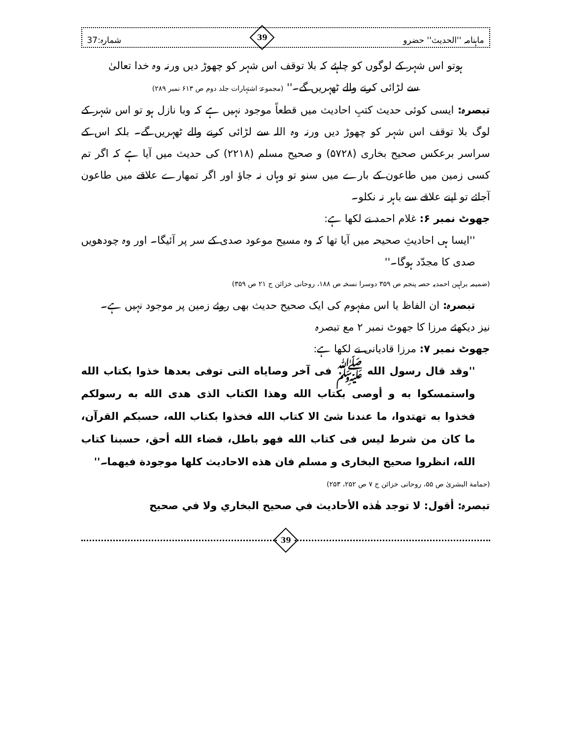ماہنامہ ''الحدیث'' حضرو
39
شمارہ:37
ہوتو اس شہر کے لوگوں کو چاہئے کہ بلا توقف اس شہر کو چھوڑ دیں ورنہ وہ خدا تعالیٰ
سے لڑائی کرنے والے ٹھہریں گے۔'' (مجموعۂ اشتہارات جلد دوم ص ۶۱۳ نمبر ۲۸۹)
تبصرہ: ایسی کوئی حدیث کتبِ احادیث میں قطعاً موجود نہیں ہے کہ وبا نازل ہو تو اس شہر کے لوگ بلا توقف اس شہر کو چھوڑ دیں ورنہ وہ اللہ سے لڑائی کرنے والے ٹھہریں گے۔ بلکہ اس کے سراسر برعکس صحیح بخاری (۵۷۲۸) و صحیح مسلم (۲۲۱۸) کی حدیث میں آیا ہے کہ اگر تم کسی زمین میں طاعون کے بارے میں سنو تو وہاں نہ جاؤ اور اگر تمھارے علاقے میں طاعون آجائے تو اپنے علاقے سے باہر نہ نکلو۔
جھوٹ نمبر ۶: غلام احمد نے لکھا ہے:
''ایسا ہی احادیثِ صحیحہ میں آیا تھا کہ وہ مسیح موعود صدی کے سر پر آئیگا۔ اور وہ چودھویں صدی کا مجدّد ہوگا۔''
(ضمیمہ براہین احمدیہ حصہ پنجم ص ۳۵۹ دوسرا نسخہ ص ۱۸۸، روحانی خزائن ج ۲۱ ص ۳۵۹)
تبصرہ: ان الفاظ یا اس مفہوم کی ایک صحیح حدیث بھی روئے زمین پر موجود نہیں ہے۔
نیز دیکھئے مرزا کا جھوٹ نمبر ۲ مع تبصرہ
جھوٹ نمبر ۷: مرزا قادیانی نے لکھا ہے:
''وقد قال رسول الله ﷺ فی آخر وصایاه التی توفی بعدها خذوا بکتاب الله واستمسکوا به و أوصی بکتاب الله وهذا الکتاب الذی هدی الله به رسولکم فخذوا به تهتدوا، ما عندنا شئ الا کتاب الله فخذوا بکتاب الله، حسبکم القرآن، ما کان من شرط لیس فی کتاب الله فهو باطل، قضاء الله أحق، حسبنا کتاب الله، انظروا صحیح البخاری و مسلم فان هذه الاحادیث کلها موجودة فیهما۔''
(حمامة البشریٰ ص ۵۵، روحانی خزائن ج ۷ ص ۲۵۲، ۲۵۳)
تبصرہ: أقول: لا توجد هٰذه الأحادیث في صحیح البخاري ولا في صحیح
39